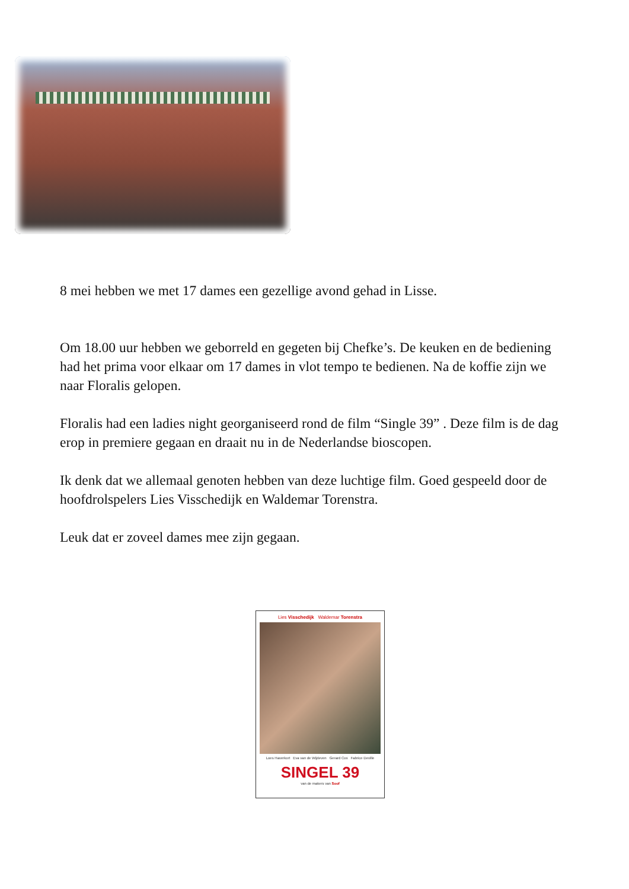8 mei hebben we met 17 dames een gezellige avond gehad in Lisse.
Om 18.00 uur hebben we geborreld en gegeten bij Chefke’s. De keuken en de bediening had het prima voor elkaar om 17 dames in vlot tempo te bedienen. Na de koffie zijn we naar Floralis gelopen.
Floralis had een ladies night georganiseerd rond de film “Single 39” . Deze film is de dag erop in premiere gegaan en draait nu in de Nederlandse bioscopen.
Ik denk dat we allemaal genoten hebben van deze luchtige film. Goed gespeeld door de hoofdrolspelers Lies Visschedijk en Waldemar Torenstra.
Leuk dat er zoveel dames mee zijn gegaan.
Lies Visschedijk Waldemar Torenstra
Loes Haverkort Eva van de Wijdeven Gerard Cox Fabrice Deville
SINGEL 39
van de makers van Soof